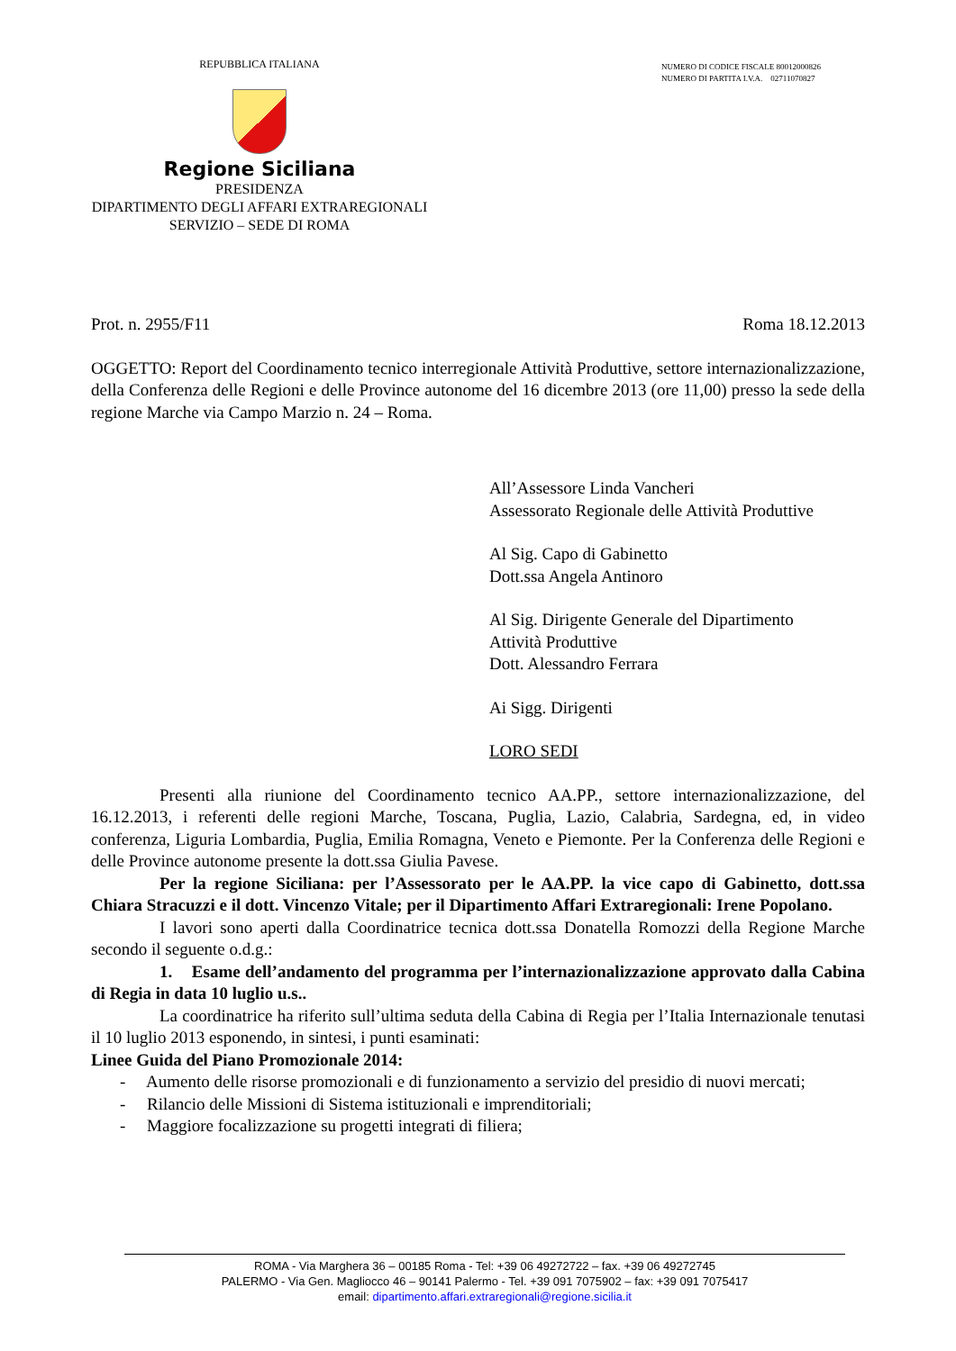REPUBBLICA ITALIANA
Regione Siciliana
PRESIDENZA
DIPARTIMENTO DEGLI AFFARI EXTRAREGIONALI
SERVIZIO – SEDE DI ROMA
NUMERO DI CODICE FISCALE 80012000826
NUMERO DI PARTITA I.V.A. 02711070827
Prot. n. 2955/F11 Roma 18.12.2013
OGGETTO: Report del Coordinamento tecnico interregionale Attività Produttive, settore internazionalizzazione, della Conferenza delle Regioni e delle Province autonome del 16 dicembre 2013 (ore 11,00) presso la sede della regione Marche via Campo Marzio n. 24 – Roma.
All’Assessore Linda Vancheri
Assessorato Regionale delle Attività Produttive
Al Sig. Capo di Gabinetto
Dott.ssa Angela Antinoro
Al Sig. Dirigente Generale del Dipartimento
Attività Produttive
Dott. Alessandro Ferrara
Ai Sigg. Dirigenti
LORO SEDI
Presenti alla riunione del Coordinamento tecnico AA.PP., settore internazionalizzazione, del 16.12.2013, i referenti delle regioni Marche, Toscana, Puglia, Lazio, Calabria, Sardegna, ed, in video conferenza, Liguria Lombardia, Puglia, Emilia Romagna, Veneto e Piemonte. Per la Conferenza delle Regioni e delle Province autonome presente la dott.ssa Giulia Pavese.
Per la regione Siciliana: per l’Assessorato per le AA.PP. la vice capo di Gabinetto, dott.ssa Chiara Stracuzzi e il dott. Vincenzo Vitale; per il Dipartimento Affari Extraregionali: Irene Popolano.
I lavori sono aperti dalla Coordinatrice tecnica dott.ssa Donatella Romozzi della Regione Marche secondo il seguente o.d.g.:
1. Esame dell’andamento del programma per l’internazionalizzazione approvato dalla Cabina di Regia in data 10 luglio u.s..
La coordinatrice ha riferito sull’ultima seduta della Cabina di Regia per l’Italia Internazionale tenutasi il 10 luglio 2013 esponendo, in sintesi, i punti esaminati:
Linee Guida del Piano Promozionale 2014:
- Aumento delle risorse promozionali e di funzionamento a servizio del presidio di nuovi mercati;
- Rilancio delle Missioni di Sistema istituzionali e imprenditoriali;
- Maggiore focalizzazione su progetti integrati di filiera;
ROMA - Via Marghera 36 – 00185 Roma - Tel: +39 06 49272722 – fax. +39 06 49272745
PALERMO - Via Gen. Magliocco 46 – 90141 Palermo - Tel. +39 091 7075902 – fax: +39 091 7075417
email: dipartimento.affari.extraregionali@regione.sicilia.it